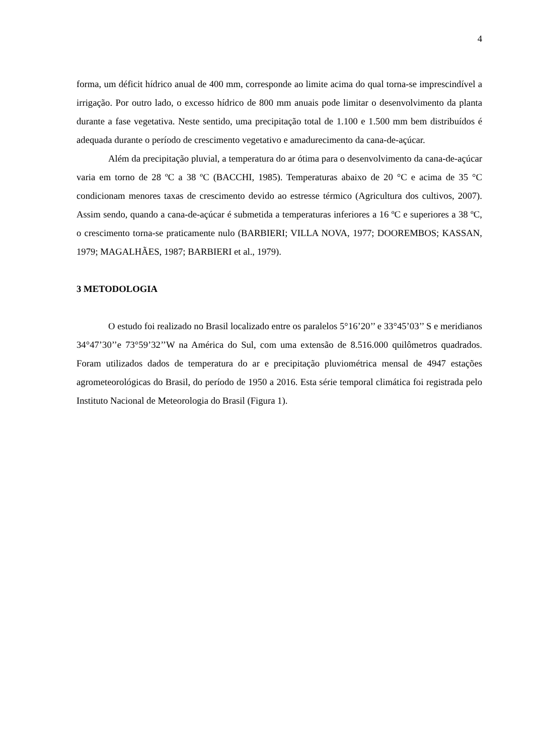4
forma, um déficit hídrico anual de 400 mm, corresponde ao limite acima do qual torna-se imprescindível a irrigação. Por outro lado, o excesso hídrico de 800 mm anuais pode limitar o desenvolvimento da planta durante a fase vegetativa. Neste sentido, uma precipitação total de 1.100 e 1.500 mm bem distribuídos é adequada durante o período de crescimento vegetativo e amadurecimento da cana-de-açúcar.
Além da precipitação pluvial, a temperatura do ar ótima para o desenvolvimento da cana-de-açúcar varia em torno de 28 ºC a 38 ºC (BACCHI, 1985). Temperaturas abaixo de 20 °C e acima de 35 °C condicionam menores taxas de crescimento devido ao estresse térmico (Agricultura dos cultivos, 2007). Assim sendo, quando a cana-de-açúcar é submetida a temperaturas inferiores a 16 ºC e superiores a 38 ºC, o crescimento torna-se praticamente nulo (BARBIERI; VILLA NOVA, 1977; DOOREMBOS; KASSAN, 1979; MAGALHÃES, 1987; BARBIERI et al., 1979).
3 METODOLOGIA
O estudo foi realizado no Brasil localizado entre os paralelos 5°16’20’’ e 33°45’03’’ S e meridianos 34°47’30’’e 73°59’32’’W na América do Sul, com uma extensão de 8.516.000 quilômetros quadrados. Foram utilizados dados de temperatura do ar e precipitação pluviométrica mensal de 4947 estações agrometeorológicas do Brasil, do período de 1950 a 2016. Esta série temporal climática foi registrada pelo Instituto Nacional de Meteorologia do Brasil (Figura 1).